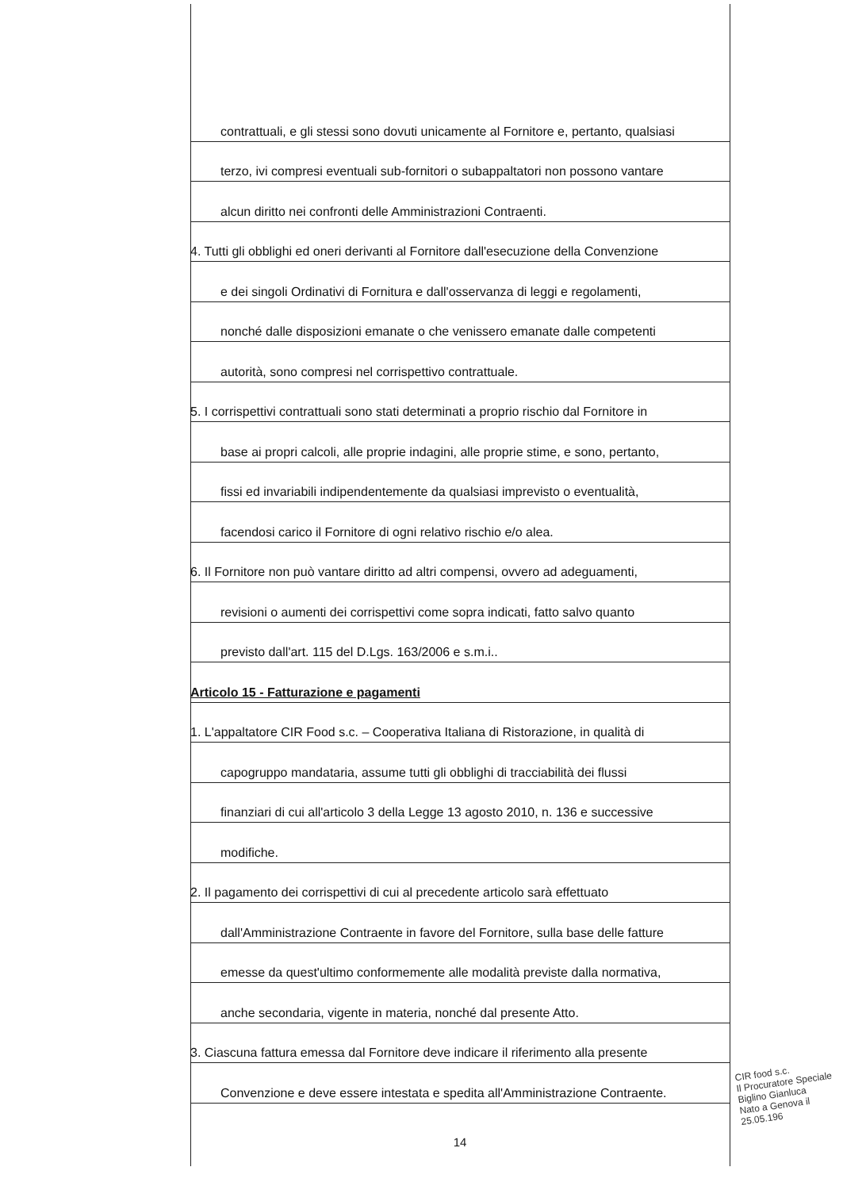contrattuali, e gli stessi sono dovuti unicamente al Fornitore e, pertanto, qualsiasi
terzo, ivi compresi eventuali sub-fornitori o subappaltatori non possono vantare
alcun diritto nei confronti delle Amministrazioni Contraenti.
4. Tutti gli obblighi ed oneri derivanti al Fornitore dall'esecuzione della Convenzione
e dei singoli Ordinativi di Fornitura e dall'osservanza di leggi e regolamenti,
nonché dalle disposizioni emanate o che venissero emanate dalle competenti
autorità, sono compresi nel corrispettivo contrattuale.
5. I corrispettivi contrattuali sono stati determinati a proprio rischio dal Fornitore in
base ai propri calcoli, alle proprie indagini, alle proprie stime, e sono, pertanto,
fissi ed invariabili indipendentemente da qualsiasi imprevisto o eventualità,
facendosi carico il Fornitore di ogni relativo rischio e/o alea.
6. Il Fornitore non può vantare diritto ad altri compensi, ovvero ad adeguamenti,
revisioni o aumenti dei corrispettivi come sopra indicati, fatto salvo quanto
previsto dall'art. 115 del D.Lgs. 163/2006 e s.m.i..
Articolo 15 - Fatturazione e pagamenti
1. L'appaltatore CIR Food s.c. – Cooperativa Italiana di Ristorazione, in qualità di
capogruppo mandataria, assume tutti gli obblighi di tracciabilità dei flussi
finanziari di cui all'articolo 3 della Legge 13 agosto 2010, n. 136 e successive
modifiche.
2. Il pagamento dei corrispettivi di cui al precedente articolo sarà effettuato
dall'Amministrazione Contraente in favore del Fornitore, sulla base delle fatture
emesse da quest'ultimo conformemente alle modalità previste dalla normativa,
anche secondaria, vigente in materia, nonché dal presente Atto.
3. Ciascuna fattura emessa dal Fornitore deve indicare il riferimento alla presente
Convenzione e deve essere intestata e spedita all'Amministrazione Contraente.
14
CIR food s.c.
Il Procuratore Speciale
Biglino Gianluca
Nato a Genova il 25.05.196